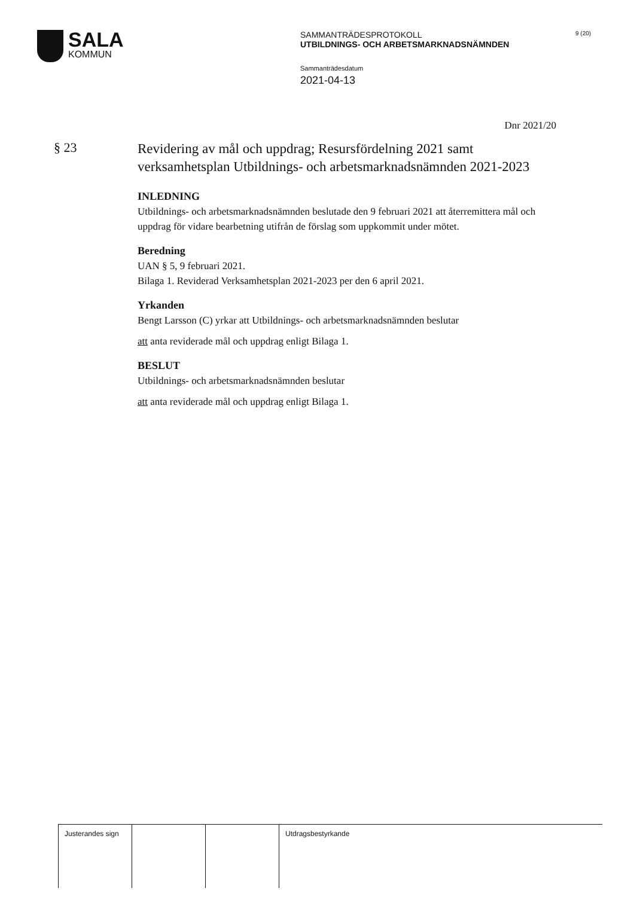SALA
KOMMUN
SAMMANTRÄDESPROTOKOLL
UTBILDNINGS- OCH ARBETSMARKNADSNÄMNDEN
Sammanträdesdatum
2021-04-13
9 (20)
Dnr 2021/20
§ 23
Revidering av mål och uppdrag; Resursfördelning 2021 samt verksamhetsplan Utbildnings- och arbetsmarknadsnämnden 2021-2023
INLEDNING
Utbildnings- och arbetsmarknadsnämnden beslutade den 9 februari 2021 att återremittera mål och uppdrag för vidare bearbetning utifrån de förslag som uppkommit under mötet.
Beredning
UAN § 5, 9 februari 2021.
Bilaga 1. Reviderad Verksamhetsplan 2021-2023 per den 6 april 2021.
Yrkanden
Bengt Larsson (C) yrkar att Utbildnings- och arbetsmarknadsnämnden beslutar
att anta reviderade mål och uppdrag enligt Bilaga 1.
BESLUT
Utbildnings- och arbetsmarknadsnämnden beslutar
att anta reviderade mål och uppdrag enligt Bilaga 1.
| Justerandes sign | | | Utdragsbestyrkande |